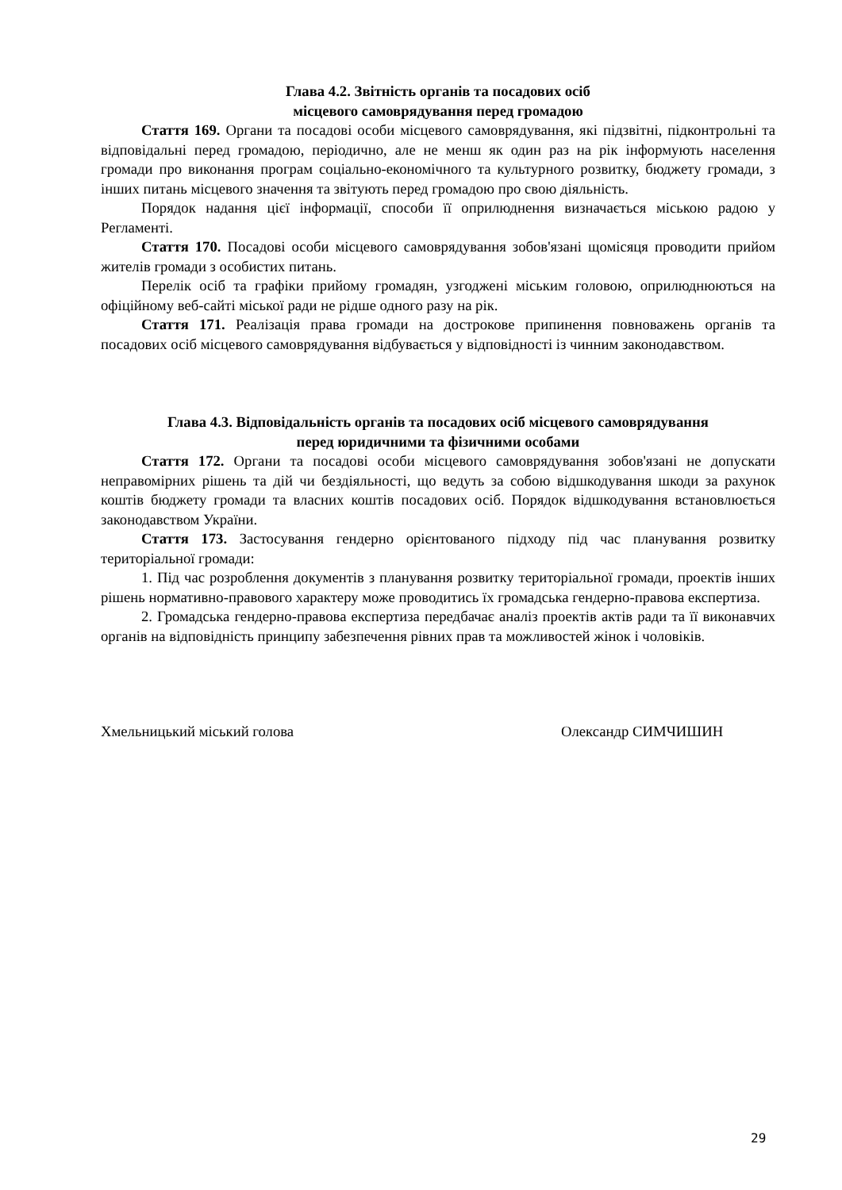Глава 4.2. Звітність органів та посадових осіб
місцевого самоврядування перед громадою
Стаття 169. Органи та посадові особи місцевого самоврядування, які підзвітні, підконтрольні та відповідальні перед громадою, періодично, але не менш як один раз на рік інформують населення громади про виконання програм соціально-економічного та культурного розвитку, бюджету громади, з інших питань місцевого значення та звітують перед громадою про свою діяльність.
Порядок надання цієї інформації, способи її оприлюднення визначається міською радою у Регламенті.
Стаття 170. Посадові особи місцевого самоврядування зобов'язані щомісяця проводити прийом жителів громади з особистих питань.
Перелік осіб та графіки прийому громадян, узгоджені міським головою, оприлюднюються на офіційному веб-сайті міської ради не рідше одного разу на рік.
Стаття 171. Реалізація права громади на дострокове припинення повноважень органів та посадових осіб місцевого самоврядування відбувається у відповідності із чинним законодавством.
Глава 4.3. Відповідальність органів та посадових осіб місцевого самоврядування
перед юридичними та фізичними особами
Стаття 172. Органи та посадові особи місцевого самоврядування зобов'язані не допускати неправомірних рішень та дій чи бездіяльності, що ведуть за собою відшкодування шкоди за рахунок коштів бюджету громади та власних коштів посадових осіб. Порядок відшкодування встановлюється законодавством України.
Стаття 173. Застосування гендерно орієнтованого підходу під час планування розвитку територіальної громади:
1. Під час розроблення документів з планування розвитку територіальної громади, проектів інших рішень нормативно-правового характеру може проводитись їх громадська гендерно-правова експертиза.
2. Громадська гендерно-правова експертиза передбачає аналіз проектів актів ради та її виконавчих органів на відповідність принципу забезпечення рівних прав та можливостей жінок і чоловіків.
Хмельницький міський голова Олександр СИМЧИШИН
29